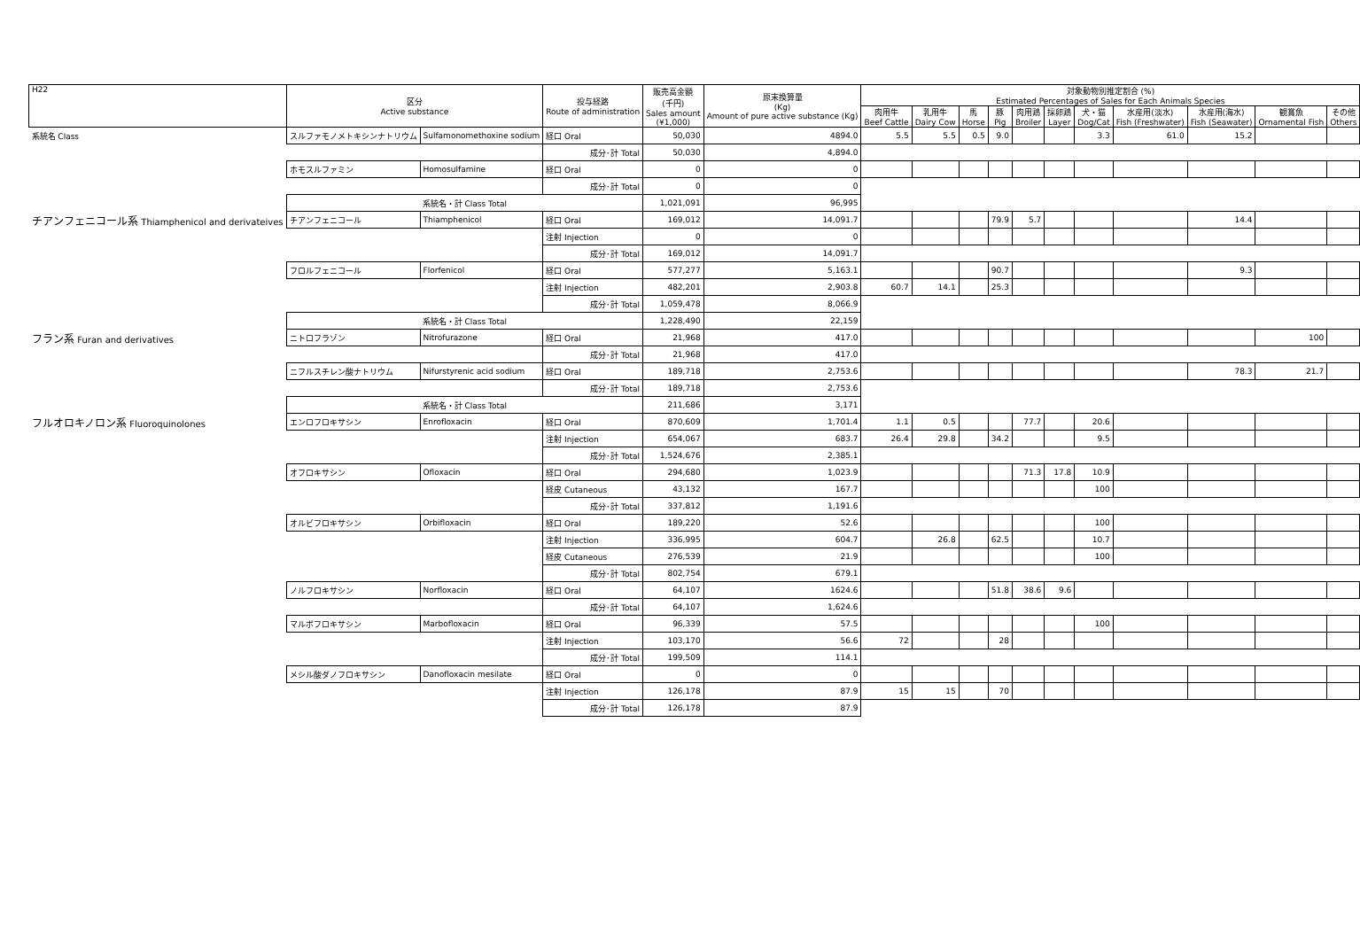| H22 | 区分 Active substance | | 投与経路 Route of administration | 販売高金額 (千円) Sales amount (¥1,000) | 原末換算量 (Kg) Amount of pure active substance (Kg) | 対象動物別推定割合 (%) Estimated Percentages of Sales for Each Animals Species | | | | | | | | | | |
| --- | --- | --- | --- | --- | --- | --- | --- | --- | --- | --- | --- | --- | --- | --- | --- | --- |
| | | | | | | 肉用牛 Beef Cattle | 乳用牛 Dairy Cow | 馬 Horse | 豚 Pig | 肉用鶏 Broiler | 採卵鶏 Layer | 犬・猫 Dog/Cat | 水産用(淡水) Fish (Freshwater) | 水産用(海水) Fish (Seawater) | 観賞魚 Ornamental Fish | その他 Others |
| 系統名 Class | スルファモノメトキシンナトリウム | Sulfamonomethoxine sodium | 経口 Oral | 50,030 | 4894.0 | 5.5 | 5.5 | 0.5 | 9.0 | | | 3.3 | 61.0 | 15.2 | | |
| | | | 成分･計 Total | 50,030 | 4,894.0 | | | | | | | | | | | |
| | ホモスルファミン | Homosulfamine | 経口 Oral | 0 | 0 | | | | | | | | | | | |
| | | | 成分･計 Total | 0 | 0 | | | | | | | | | | | |
| | 系統名・計 Class Total | | | 1,021,091 | 96,995 | | | | | | | | | | | |
| チアンフェニコール系 Thiamphenicol and derivateives | チアンフェニコール | Thiamphenicol | 経口 Oral | 169,012 | 14,091.7 | | | | 79.9 | 5.7 | | | | 14.4 | | |
| | | | 注射 Injection | 0 | 0 | | | | | | | | | | | |
| | | | 成分･計 Total | 169,012 | 14,091.7 | | | | | | | | | | | |
| | フロルフェニコール | Florfenicol | 経口 Oral | 577,277 | 5,163.1 | | | | 90.7 | | | | | 9.3 | | |
| | | | 注射 Injection | 482,201 | 2,903.8 | 60.7 | 14.1 | | 25.3 | | | | | | | |
| | | | 成分･計 Total | 1,059,478 | 8,066.9 | | | | | | | | | | | |
| | 系統名・計 Class Total | | | 1,228,490 | 22,159 | | | | | | | | | | | |
| フラン系 Furan and derivatives | ニトロフラゾン | Nitrofurazone | 経口 Oral | 21,968 | 417.0 | | | | | | | | | | 100 | |
| | | | 成分･計 Total | 21,968 | 417.0 | | | | | | | | | | | |
| | ニフルスチレン酸ナトリウム | Nifurstyrenic acid sodium | 経口 Oral | 189,718 | 2,753.6 | | | | | | | | | 78.3 | 21.7 | |
| | | | 成分･計 Total | 189,718 | 2,753.6 | | | | | | | | | | | |
| | 系統名・計 Class Total | | | 211,686 | 3,171 | | | | | | | | | | | |
| フルオロキノロン系 Fluoroquinolones | エンロフロキサシン | Enrofloxacin | 経口 Oral | 870,609 | 1,701.4 | 1.1 | 0.5 | | | 77.7 | | 20.6 | | | | |
| | | | 注射 Injection | 654,067 | 683.7 | 26.4 | 29.8 | | 34.2 | | | 9.5 | | | | |
| | | | 成分･計 Total | 1,524,676 | 2,385.1 | | | | | | | | | | | |
| | オフロキサシン | Ofloxacin | 経口 Oral | 294,680 | 1,023.9 | | | | | 71.3 | 17.8 | 10.9 | | | | |
| | | | 経皮 Cutaneous | 43,132 | 167.7 | | | | | | | 100 | | | | |
| | | | 成分･計 Total | 337,812 | 1,191.6 | | | | | | | | | | | |
| | オルビフロキサシン | Orbifloxacin | 経口 Oral | 189,220 | 52.6 | | | | | | | 100 | | | | |
| | | | 注射 Injection | 336,995 | 604.7 | | 26.8 | | 62.5 | | | 10.7 | | | | |
| | | | 経皮 Cutaneous | 276,539 | 21.9 | | | | | | | 100 | | | | |
| | | | 成分･計 Total | 802,754 | 679.1 | | | | | | | | | | | |
| | ノルフロキサシン | Norfloxacin | 経口 Oral | 64,107 | 1624.6 | | | | 51.8 | 38.6 | 9.6 | | | | | |
| | | | 成分･計 Total | 64,107 | 1,624.6 | | | | | | | | | | | |
| | マルボフロキサシン | Marbofloxacin | 経口 Oral | 96,339 | 57.5 | | | | | | | 100 | | | | |
| | | | 注射 Injection | 103,170 | 56.6 | 72 | | | 28 | | | | | | | |
| | | | 成分･計 Total | 199,509 | 114.1 | | | | | | | | | | | |
| | メシル酸ダノフロキサシン | Danofloxacin mesilate | 経口 Oral | 0 | 0 | | | | | | | | | | | |
| | | | 注射 Injection | 126,178 | 87.9 | 15 | 15 | | 70 | | | | | | | |
| | | | 成分･計 Total | 126,178 | 87.9 | | | | | | | | | | | |